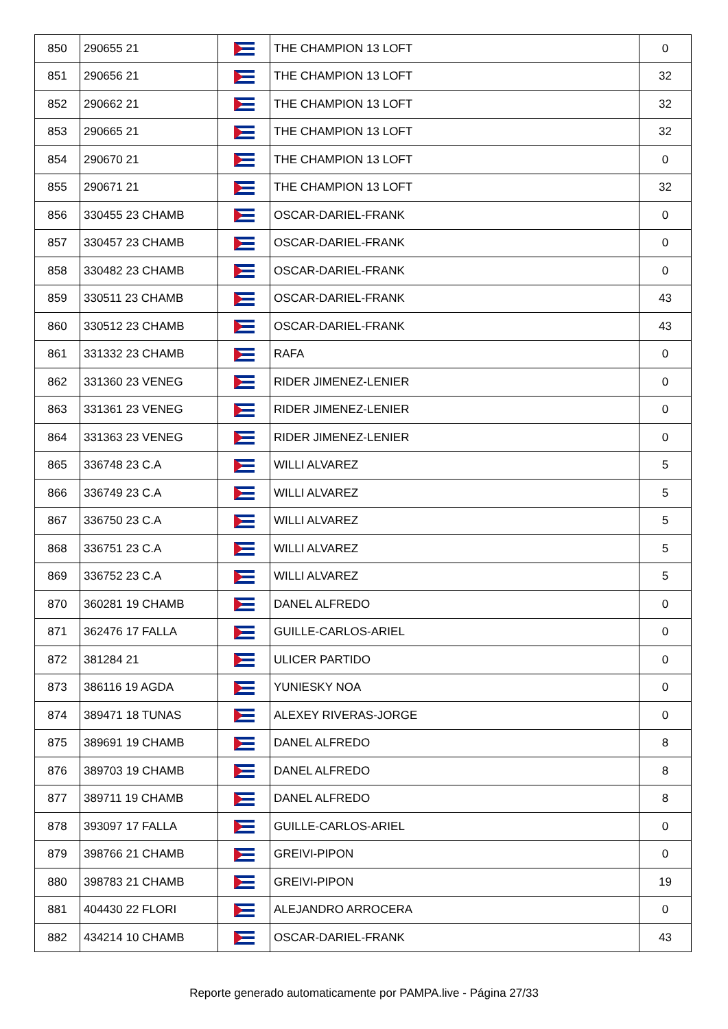| 850 | 290655 21 | | THE CHAMPION 13 LOFT | 0 |
| 851 | 290656 21 | | THE CHAMPION 13 LOFT | 32 |
| 852 | 290662 21 | | THE CHAMPION 13 LOFT | 32 |
| 853 | 290665 21 | | THE CHAMPION 13 LOFT | 32 |
| 854 | 290670 21 | | THE CHAMPION 13 LOFT | 0 |
| 855 | 290671 21 | | THE CHAMPION 13 LOFT | 32 |
| 856 | 330455 23 CHAMB | | OSCAR-DARIEL-FRANK | 0 |
| 857 | 330457 23 CHAMB | | OSCAR-DARIEL-FRANK | 0 |
| 858 | 330482 23 CHAMB | | OSCAR-DARIEL-FRANK | 0 |
| 859 | 330511 23 CHAMB | | OSCAR-DARIEL-FRANK | 43 |
| 860 | 330512 23 CHAMB | | OSCAR-DARIEL-FRANK | 43 |
| 861 | 331332 23 CHAMB | | RAFA | 0 |
| 862 | 331360 23 VENEG | | RIDER JIMENEZ-LENIER | 0 |
| 863 | 331361 23 VENEG | | RIDER JIMENEZ-LENIER | 0 |
| 864 | 331363 23 VENEG | | RIDER JIMENEZ-LENIER | 0 |
| 865 | 336748 23 C.A | | WILLI ALVAREZ | 5 |
| 866 | 336749 23 C.A | | WILLI ALVAREZ | 5 |
| 867 | 336750 23 C.A | | WILLI ALVAREZ | 5 |
| 868 | 336751 23 C.A | | WILLI ALVAREZ | 5 |
| 869 | 336752 23 C.A | | WILLI ALVAREZ | 5 |
| 870 | 360281 19 CHAMB | | DANEL ALFREDO | 0 |
| 871 | 362476 17 FALLA | | GUILLE-CARLOS-ARIEL | 0 |
| 872 | 381284 21 | | ULICER PARTIDO | 0 |
| 873 | 386116 19 AGDA | | YUNIESKY NOA | 0 |
| 874 | 389471 18 TUNAS | | ALEXEY RIVERAS-JORGE | 0 |
| 875 | 389691 19 CHAMB | | DANEL ALFREDO | 8 |
| 876 | 389703 19 CHAMB | | DANEL ALFREDO | 8 |
| 877 | 389711 19 CHAMB | | DANEL ALFREDO | 8 |
| 878 | 393097 17 FALLA | | GUILLE-CARLOS-ARIEL | 0 |
| 879 | 398766 21 CHAMB | | GREIVI-PIPON | 0 |
| 880 | 398783 21 CHAMB | | GREIVI-PIPON | 19 |
| 881 | 404430 22 FLORI | | ALEJANDRO ARROCERA | 0 |
| 882 | 434214 10 CHAMB | | OSCAR-DARIEL-FRANK | 43 |
Reporte generado automaticamente por PAMPA.live - Página 27/33